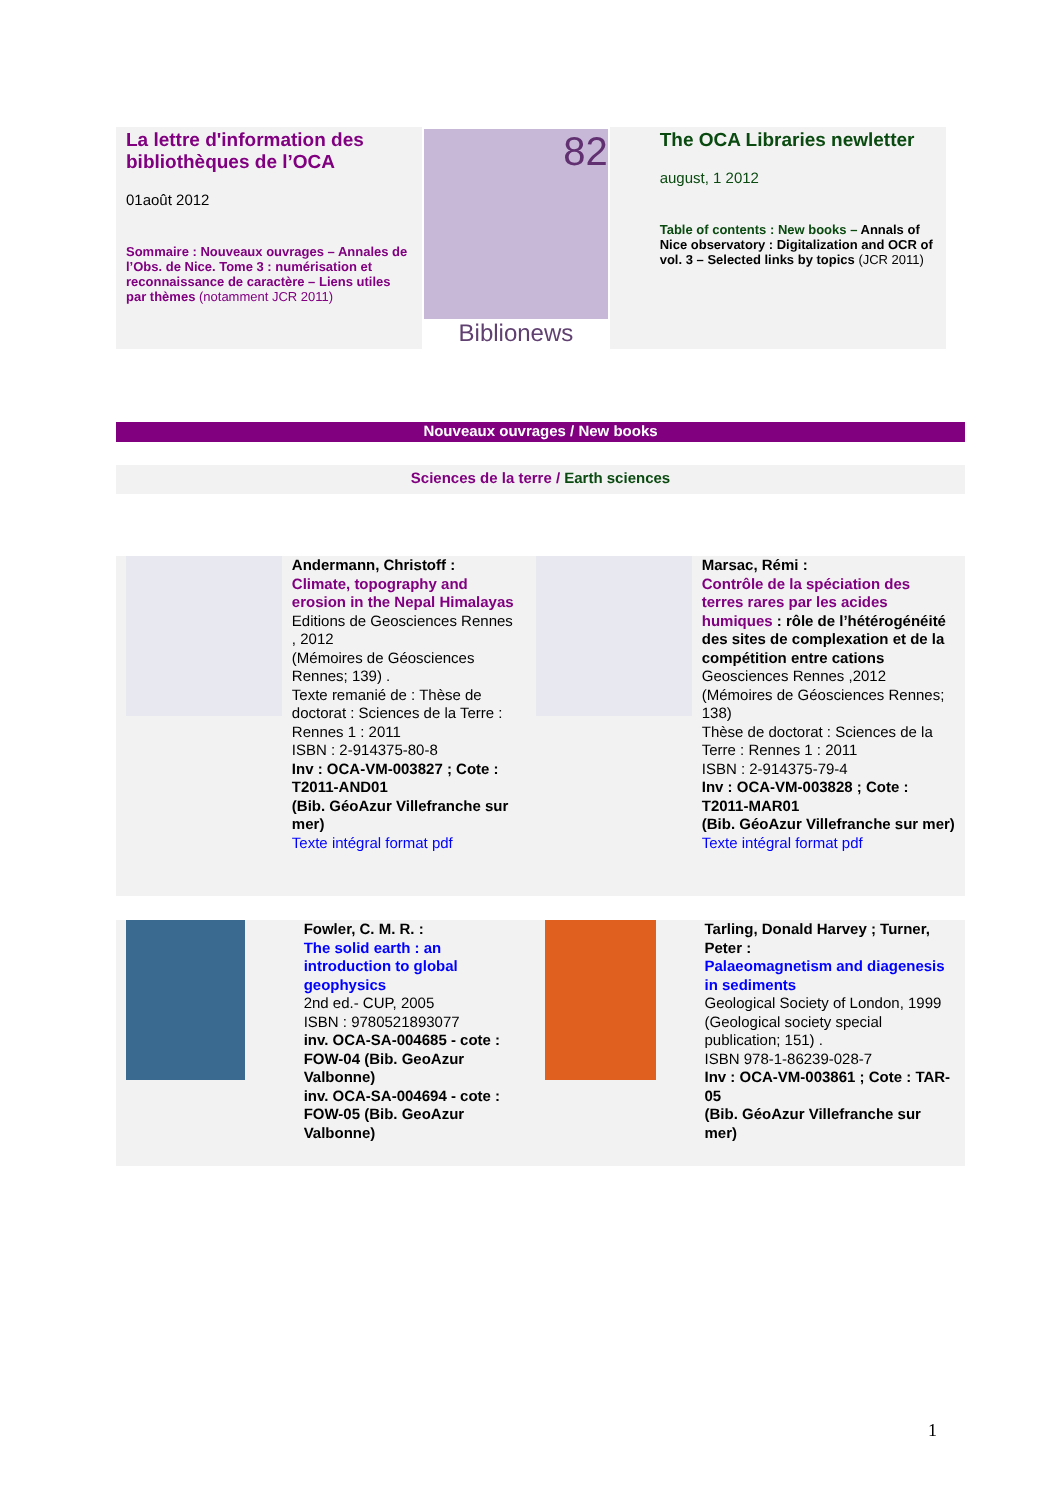La lettre d'information des bibliothèques de l’OCA
01août 2012
Sommaire : Nouveaux ouvrages – Annales de l’Obs. de Nice. Tome 3 : numérisation et reconnaissance de caractère – Liens utiles par thèmes (notamment JCR 2011)
82
Biblionews
The OCA Libraries newletter
august, 1 2012
Table of contents : New books – Annals of Nice observatory : Digitalization and OCR of vol. 3 – Selected links by topics (JCR 2011)
Nouveaux ouvrages / New books
Sciences de la terre / Earth sciences
Andermann, Christoff :
Climate, topography and erosion in the Nepal Himalayas
Editions de Geosciences Rennes , 2012
(Mémoires de Géosciences Rennes; 139) .
Texte remanié de : Thèse de doctorat : Sciences de la Terre : Rennes 1 : 2011
ISBN : 2-914375-80-8
Inv : OCA-VM-003827 ; Cote : T2011-AND01
(Bib. GéoAzur Villefranche sur mer)
Texte intégral format pdf
Marsac, Rémi :
Contrôle de la spéciation des terres rares par les acides humiques : rôle de l’hétérogénéité des sites de complexation et de la compétition entre cations
Geosciences Rennes ,2012
(Mémoires de Géosciences Rennes; 138)
Thèse de doctorat : Sciences de la Terre : Rennes 1 : 2011
ISBN : 2-914375-79-4
Inv : OCA-VM-003828 ; Cote : T2011-MAR01
(Bib. GéoAzur Villefranche sur mer)
Texte intégral format pdf
Fowler, C. M. R. :
The solid earth : an introduction to global geophysics
2nd ed.- CUP, 2005
ISBN : 9780521893077
inv. OCA-SA-004685 - cote : FOW-04 (Bib. GeoAzur Valbonne)
inv. OCA-SA-004694 - cote : FOW-05 (Bib. GeoAzur Valbonne)
Tarling, Donald Harvey ; Turner, Peter :
Palaeomagnetism and diagenesis in sediments
Geological Society of London, 1999
(Geological society special publication; 151) .
ISBN 978-1-86239-028-7
Inv : OCA-VM-003861 ; Cote : TAR-05
(Bib. GéoAzur Villefranche sur mer)
1